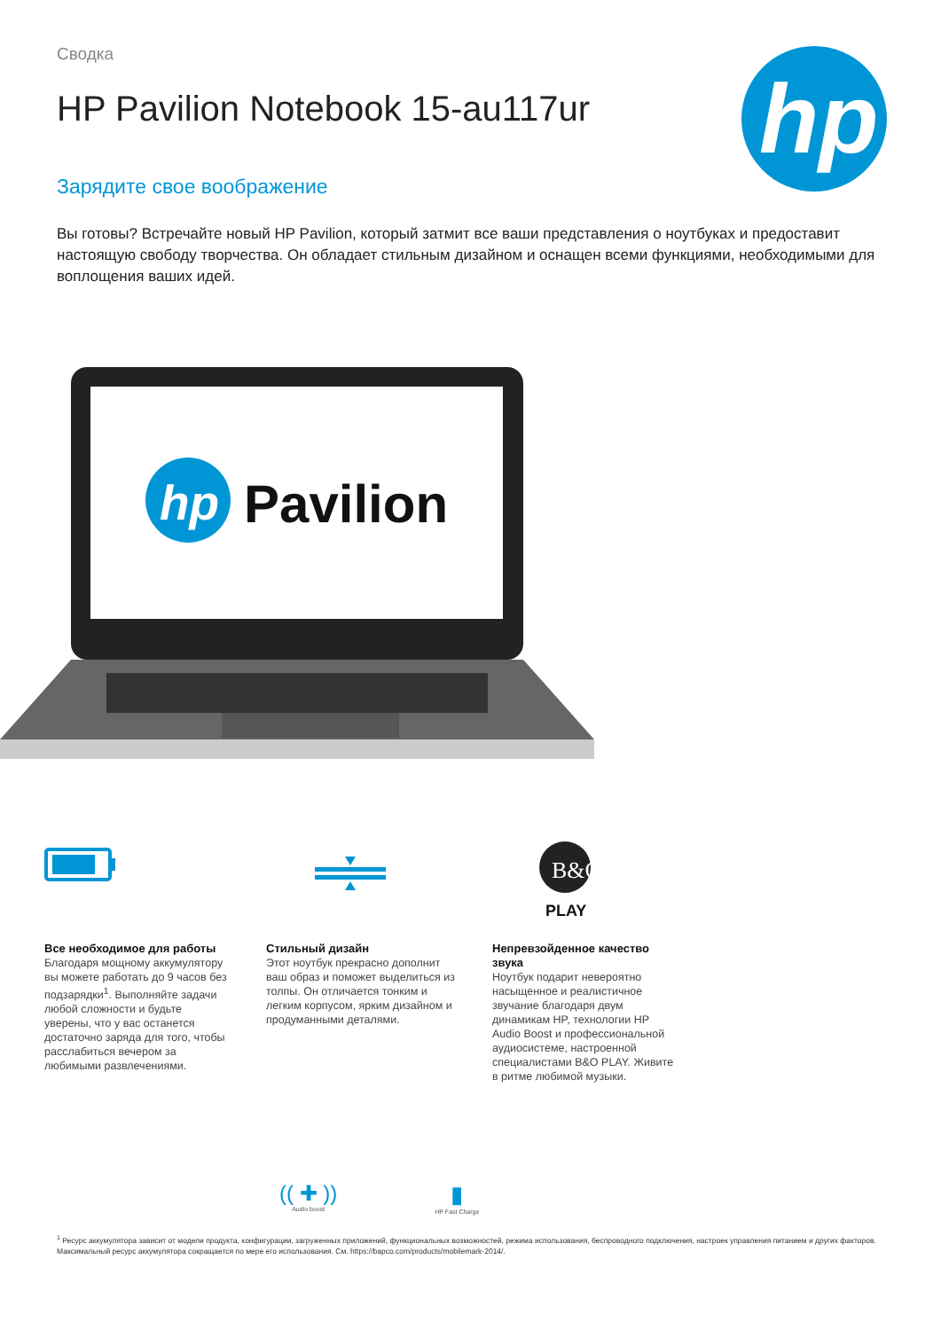hp
Сводка
HP Pavilion Notebook 15-au117ur
Зарядите свое воображение
Вы готовы? Встречайте новый HP Pavilion, который затмит все ваши представления о ноутбуках и предоставит настоящую свободу творчества. Он обладает стильным дизайном и оснащен всеми функциями, необходимыми для воплощения ваших идей.
hp
Pavilion
Все необходимое для работы
Благодаря мощному аккумулятору вы можете работать до 9 часов без подзарядки<sup>1</sup>. Выполняйте задачи любой сложности и будьте уверены, что у вас останется достаточно заряда для того, чтобы расслабиться вечером за любимыми развлечениями.
Стильный дизайн
Этот ноутбук прекрасно дополнит ваш образ и поможет выделиться из толпы. Он отличается тонким и легким корпусом, ярким дизайном и продуманными деталями.
B&O
PLAY
Непревзойденное качество звука
Ноутбук подарит невероятно насыщенное и реалистичное звучание благодаря двум динамикам HP, технологии HP Audio Boost и профессиональной аудиосистеме, настроенной специалистами B&O PLAY. Живите в ритме любимой музыки.
(( ✚ ))
Audio boost
▮
HP Fast Charge
<sup>1</sup> Ресурс аккумулятора зависит от модели продукта, конфигурации, загруженных приложений, функциональных возможностей, режима использования, беспроводного подключения, настроек управления питанием и других факторов. Максимальный ресурс аккумулятора сокращается по мере его использования. См. https://bapco.com/products/mobilemark-2014/.